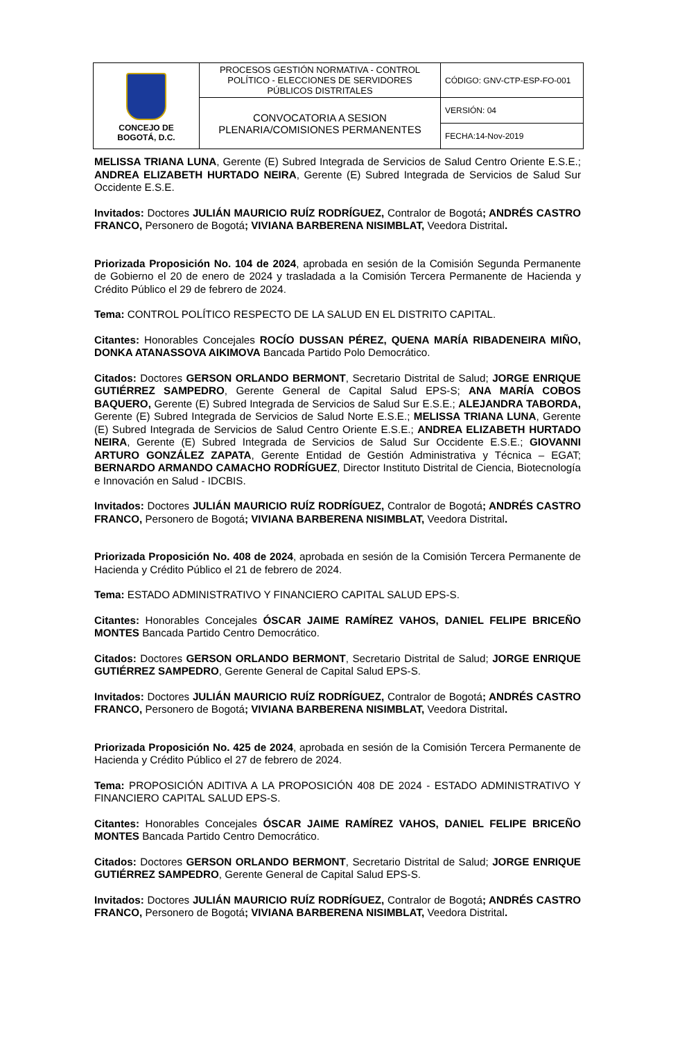| CONCEJO DE BOGOTÁ, D.C. | PROCESOS GESTIÓN NORMATIVA - CONTROL POLÍTICO - ELECCIONES DE SERVIDORES PÚBLICOS DISTRITALES | CÓDIGO: GNV-CTP-ESP-FO-001 |
| | CONVOCATORIA A SESION PLENARIA/COMISIONES PERMANENTES | VERSIÓN: 04 |
| | | FECHA:14-Nov-2019 |
MELISSA TRIANA LUNA, Gerente (E) Subred Integrada de Servicios de Salud Centro Oriente E.S.E.; ANDREA ELIZABETH HURTADO NEIRA, Gerente (E) Subred Integrada de Servicios de Salud Sur Occidente E.S.E.
Invitados: Doctores JULIÁN MAURICIO RUÍZ RODRÍGUEZ, Contralor de Bogotá; ANDRÉS CASTRO FRANCO, Personero de Bogotá; VIVIANA BARBERENA NISIMBLAT, Veedora Distrital.
Priorizada Proposición No. 104 de 2024, aprobada en sesión de la Comisión Segunda Permanente de Gobierno el 20 de enero de 2024 y trasladada a la Comisión Tercera Permanente de Hacienda y Crédito Público el 29 de febrero de 2024.
Tema: CONTROL POLÍTICO RESPECTO DE LA SALUD EN EL DISTRITO CAPITAL.
Citantes: Honorables Concejales ROCÍO DUSSAN PÉREZ, QUENA MARÍA RIBADENEIRA MIÑO, DONKA ATANASSOVA AIKIMOVA Bancada Partido Polo Democrático.
Citados: Doctores GERSON ORLANDO BERMONT, Secretario Distrital de Salud; JORGE ENRIQUE GUTIÉRREZ SAMPEDRO, Gerente General de Capital Salud EPS-S; ANA MARÍA COBOS BAQUERO, Gerente (E) Subred Integrada de Servicios de Salud Sur E.S.E.; ALEJANDRA TABORDA, Gerente (E) Subred Integrada de Servicios de Salud Norte E.S.E.; MELISSA TRIANA LUNA, Gerente (E) Subred Integrada de Servicios de Salud Centro Oriente E.S.E.; ANDREA ELIZABETH HURTADO NEIRA, Gerente (E) Subred Integrada de Servicios de Salud Sur Occidente E.S.E.; GIOVANNI ARTURO GONZÁLEZ ZAPATA, Gerente Entidad de Gestión Administrativa y Técnica – EGAT; BERNARDO ARMANDO CAMACHO RODRÍGUEZ, Director Instituto Distrital de Ciencia, Biotecnología e Innovación en Salud - IDCBIS.
Invitados: Doctores JULIÁN MAURICIO RUÍZ RODRÍGUEZ, Contralor de Bogotá; ANDRÉS CASTRO FRANCO, Personero de Bogotá; VIVIANA BARBERENA NISIMBLAT, Veedora Distrital.
Priorizada Proposición No. 408 de 2024, aprobada en sesión de la Comisión Tercera Permanente de Hacienda y Crédito Público el 21 de febrero de 2024.
Tema: ESTADO ADMINISTRATIVO Y FINANCIERO CAPITAL SALUD EPS-S.
Citantes: Honorables Concejales ÓSCAR JAIME RAMÍREZ VAHOS, DANIEL FELIPE BRICEÑO MONTES Bancada Partido Centro Democrático.
Citados: Doctores GERSON ORLANDO BERMONT, Secretario Distrital de Salud; JORGE ENRIQUE GUTIÉRREZ SAMPEDRO, Gerente General de Capital Salud EPS-S.
Invitados: Doctores JULIÁN MAURICIO RUÍZ RODRÍGUEZ, Contralor de Bogotá; ANDRÉS CASTRO FRANCO, Personero de Bogotá; VIVIANA BARBERENA NISIMBLAT, Veedora Distrital.
Priorizada Proposición No. 425 de 2024, aprobada en sesión de la Comisión Tercera Permanente de Hacienda y Crédito Público el 27 de febrero de 2024.
Tema: PROPOSICIÓN ADITIVA A LA PROPOSICIÓN 408 DE 2024 - ESTADO ADMINISTRATIVO Y FINANCIERO CAPITAL SALUD EPS-S.
Citantes: Honorables Concejales ÓSCAR JAIME RAMÍREZ VAHOS, DANIEL FELIPE BRICEÑO MONTES Bancada Partido Centro Democrático.
Citados: Doctores GERSON ORLANDO BERMONT, Secretario Distrital de Salud; JORGE ENRIQUE GUTIÉRREZ SAMPEDRO, Gerente General de Capital Salud EPS-S.
Invitados: Doctores JULIÁN MAURICIO RUÍZ RODRÍGUEZ, Contralor de Bogotá; ANDRÉS CASTRO FRANCO, Personero de Bogotá; VIVIANA BARBERENA NISIMBLAT, Veedora Distrital.